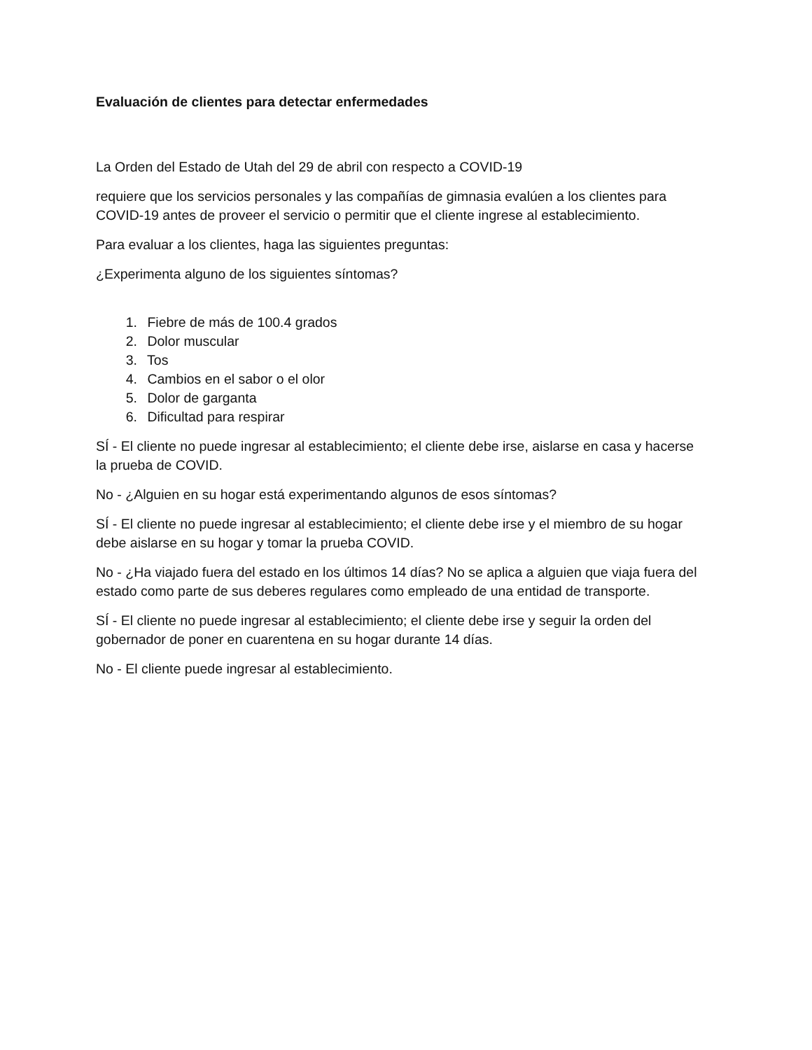Evaluación de clientes para detectar enfermedades
La Orden del Estado de Utah del 29 de abril con respecto a COVID-19
requiere que los servicios personales y las compañías de gimnasia evalúen a los clientes para COVID-19 antes de proveer el servicio o permitir que el cliente ingrese al establecimiento.
Para evaluar a los clientes, haga las siguientes preguntas:
¿Experimenta alguno de los siguientes síntomas?
1. Fiebre de más de 100.4 grados
2. Dolor muscular
3. Tos
4. Cambios en el sabor o el olor
5. Dolor de garganta
6. Dificultad para respirar
SÍ - El cliente no puede ingresar al establecimiento; el cliente debe irse, aislarse en casa y hacerse la prueba de COVID.
No - ¿Alguien en su hogar está experimentando algunos de esos síntomas?
SÍ - El cliente no puede ingresar al establecimiento; el cliente debe irse y el miembro de su hogar debe aislarse en su hogar y tomar la prueba COVID.
No - ¿Ha viajado fuera del estado en los últimos 14 días? No se aplica a alguien que viaja fuera del estado como parte de sus deberes regulares como empleado de una entidad de transporte.
SÍ - El cliente no puede ingresar al establecimiento; el cliente debe irse y seguir la orden del gobernador de poner en cuarentena en su hogar durante 14 días.
No - El cliente puede ingresar al establecimiento.